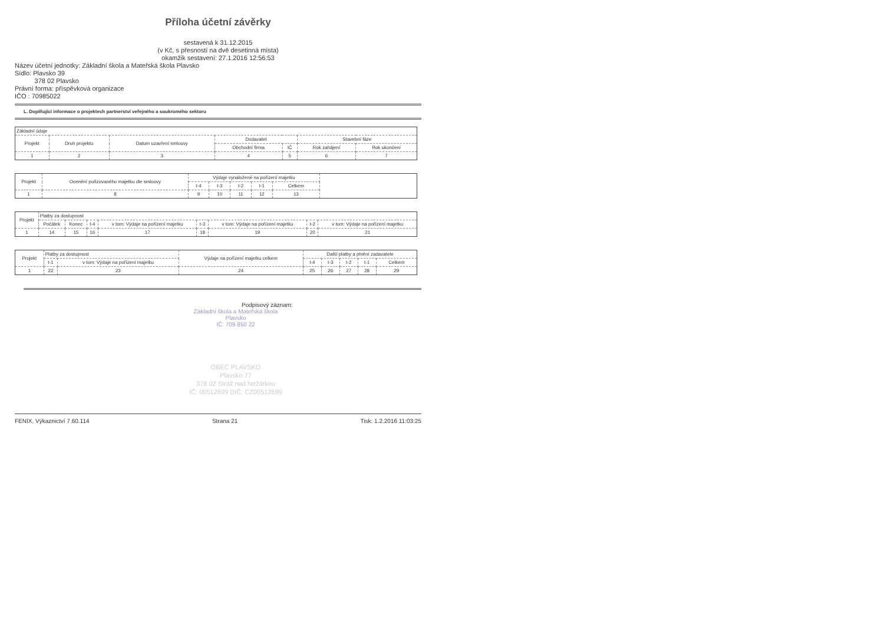Příloha účetní závěrky
sestavená k 31.12.2015
(v Kč, s přesností na dvě desetinná místa)
okamžik sestavení: 27.1.2016 12:56:53
Název účetní jednotky: Základní škola a Mateřská škola Plavsko
Sídlo: Plavsko 39
378 02 Plavsko
Právní forma: příspěvková organizace
IČO : 70985022
L. Doplňující informace o projektech partnerství veřejného a soukromého sektoru
| Základní údaje | | | | | | |
| Projekt | Druh projektu | Datum uzavření smlouvy | Dodavatel | | Stavební fáze | |
| | | | Obchodní firma | IČ | Rok zahájení | Rok ukončení |
| 1 | 2 | 3 | 4 | 5 | 6 | 7 |
| Projekt | Ocenění pořizovaného majetku dle smlouvy | Výdaje vynaložené na pořízení majetku | | | | | |
| | | t-4 | t-3 | t-2 | t-1 | Celkem | |
| 1 | 8 | 9 | 10 | 11 | 12 | 13 | |
| Projekt | Platby za dostupnost | | | | | | | |
| | Počátek | Konec | t-4 | v tom: Výdaje na pořízení majetku | t-3 | v tom: Výdaje na pořízení majetku | t-2 | v tom: Výdaje na pořízení majetku |
| 1 | 14 | 15 | 16 | 17 | 18 | 19 | 20 | 21 |
| Projekt | Platby za dostupnost | | Výdaje na pořízení majetku celkem | Další platby a plnění zadavatele | | | | |
| | t-1 | v tom: Výdaje na pořízení majetku | | t-4 | t-3 | t-2 | t-1 | Celkem |
| 1 | 22 | 23 | 24 | 25 | 26 | 27 | 28 | 29 |
Podpisový záznam:
Základní škola a Mateřská škola
Plavsko
IČ: 709 850 22
OBEC PLAVSKO
Plavsko 77
378 02 Stráž nad Nežárkou
IČ: 00512699 DIČ: CZ00512699
FENIX, Výkaznictví 7.60.114 Strana 21 Tisk: 1.2.2016 11:03:25